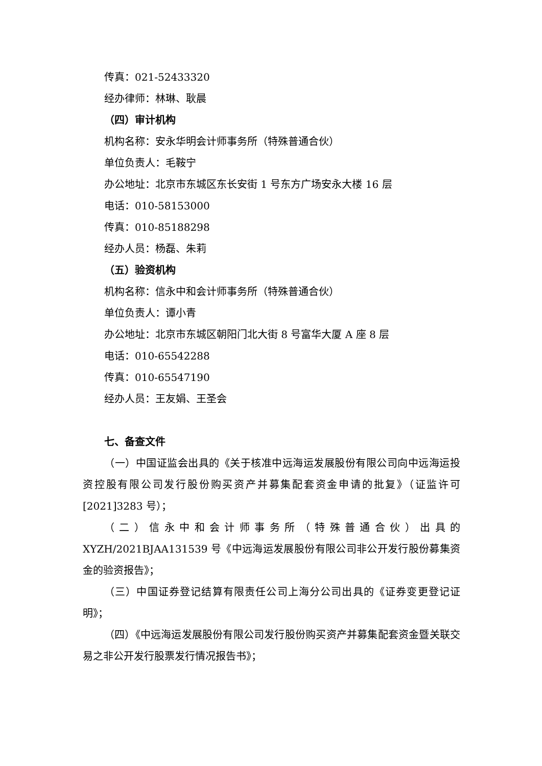传真：021-52433320
经办律师：林琳、耿晨
（四）审计机构
机构名称：安永华明会计师事务所（特殊普通合伙）
单位负责人：毛鞍宁
办公地址：北京市东城区东长安街 1 号东方广场安永大楼 16 层
电话：010-58153000
传真：010-85188298
经办人员：杨磊、朱莉
（五）验资机构
机构名称：信永中和会计师事务所（特殊普通合伙）
单位负责人：谭小青
办公地址：北京市东城区朝阳门北大街 8 号富华大厦 A 座 8 层
电话：010-65542288
传真：010-65547190
经办人员：王友娟、王圣会
七、备查文件
（一）中国证监会出具的《关于核准中远海运发展股份有限公司向中远海运投资控股有限公司发行股份购买资产并募集配套资金申请的批复》（证监许可[2021]3283 号）；
（二）信永中和会计师事务所（特殊普通合伙）出具的 XYZH/2021BJAA131539 号《中远海运发展股份有限公司非公开发行股份募集资金的验资报告》；
（三）中国证券登记结算有限责任公司上海分公司出具的《证券变更登记证明》；
（四）《中远海运发展股份有限公司发行股份购买资产并募集配套资金暨关联交易之非公开发行股票发行情况报告书》；